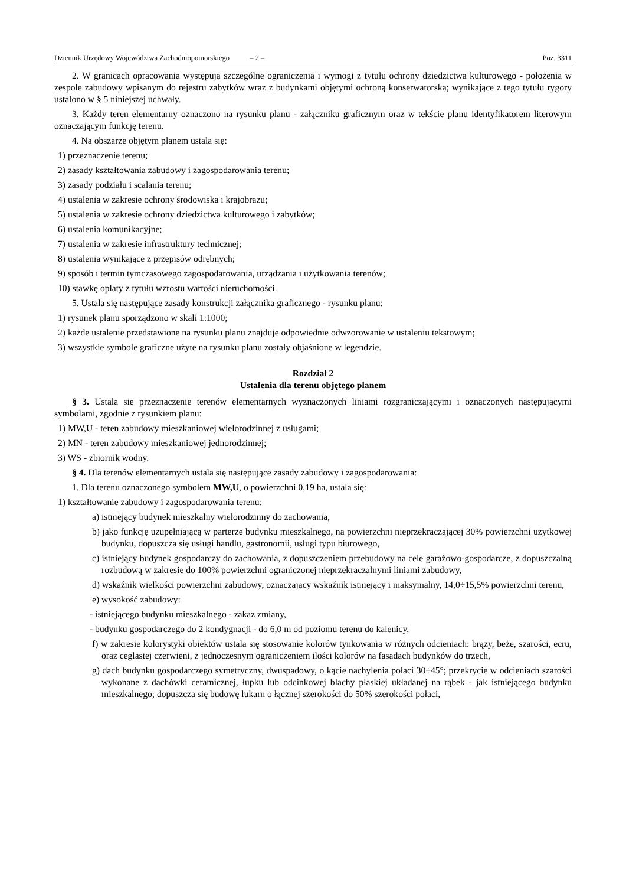Dziennik Urzędowy Województwa Zachodniopomorskiego – 2 – Poz. 3311
2. W granicach opracowania występują szczególne ograniczenia i wymogi z tytułu ochrony dziedzictwa kulturowego - położenia w zespole zabudowy wpisanym do rejestru zabytków wraz z budynkami objętymi ochroną konserwatorską; wynikające z tego tytułu rygory ustalono w § 5 niniejszej uchwały.
3. Każdy teren elementarny oznaczono na rysunku planu - załączniku graficznym oraz w tekście planu identyfikatorem literowym oznaczającym funkcję terenu.
4. Na obszarze objętym planem ustala się:
1) przeznaczenie terenu;
2) zasady kształtowania zabudowy i zagospodarowania terenu;
3) zasady podziału i scalania terenu;
4) ustalenia w zakresie ochrony środowiska i krajobrazu;
5) ustalenia w zakresie ochrony dziedzictwa kulturowego i zabytków;
6) ustalenia komunikacyjne;
7) ustalenia w zakresie infrastruktury technicznej;
8) ustalenia wynikające z przepisów odrębnych;
9) sposób i termin tymczasowego zagospodarowania, urządzania i użytkowania terenów;
10) stawkę opłaty z tytułu wzrostu wartości nieruchomości.
5. Ustala się następujące zasady konstrukcji załącznika graficznego - rysunku planu:
1) rysunek planu sporządzono w skali 1:1000;
2) każde ustalenie przedstawione na rysunku planu znajduje odpowiednie odwzorowanie w ustaleniu tekstowym;
3) wszystkie symbole graficzne użyte na rysunku planu zostały objaśnione w legendzie.
Rozdział 2
Ustalenia dla terenu objętego planem
§ 3. Ustala się przeznaczenie terenów elementarnych wyznaczonych liniami rozgraniczającymi i oznaczonych następującymi symbolami, zgodnie z rysunkiem planu:
1) MW,U - teren zabudowy mieszkaniowej wielorodzinnej z usługami;
2) MN - teren zabudowy mieszkaniowej jednorodzinnej;
3) WS - zbiornik wodny.
§ 4. Dla terenów elementarnych ustala się następujące zasady zabudowy i zagospodarowania:
1. Dla terenu oznaczonego symbolem MW,U, o powierzchni 0,19 ha, ustala się:
1) kształtowanie zabudowy i zagospodarowania terenu:
a) istniejący budynek mieszkalny wielorodzinny do zachowania,
b) jako funkcję uzupełniającą w parterze budynku mieszkalnego, na powierzchni nieprzekraczającej 30% powierzchni użytkowej budynku, dopuszcza się usługi handlu, gastronomii, usługi typu biurowego,
c) istniejący budynek gospodarczy do zachowania, z dopuszczeniem przebudowy na cele garażowo-gospodarcze, z dopuszczalną rozbudową w zakresie do 100% powierzchni ograniczonej nieprzekraczalnymi liniami zabudowy,
d) wskaźnik wielkości powierzchni zabudowy, oznaczający wskaźnik istniejący i maksymalny, 14,0÷15,5% powierzchni terenu,
e) wysokość zabudowy:
- istniejącego budynku mieszkalnego - zakaz zmiany,
- budynku gospodarczego do 2 kondygnacji - do 6,0 m od poziomu terenu do kalenicy,
f) w zakresie kolorystyki obiektów ustala się stosowanie kolorów tynkowania w różnych odcieniach: brązy, beże, szarości, ecru, oraz ceglastej czerwieni, z jednoczesnym ograniczeniem ilości kolorów na fasadach budynków do trzech,
g) dach budynku gospodarczego symetryczny, dwuspadowy, o kącie nachylenia połaci 30÷45°; przekrycie w odcieniach szarości wykonane z dachówki ceramicznej, łupku lub odcinkowej blachy płaskiej układanej na rąbek - jak istniejącego budynku mieszkalnego; dopuszcza się budowę lukarn o łącznej szerokości do 50% szerokości połaci,